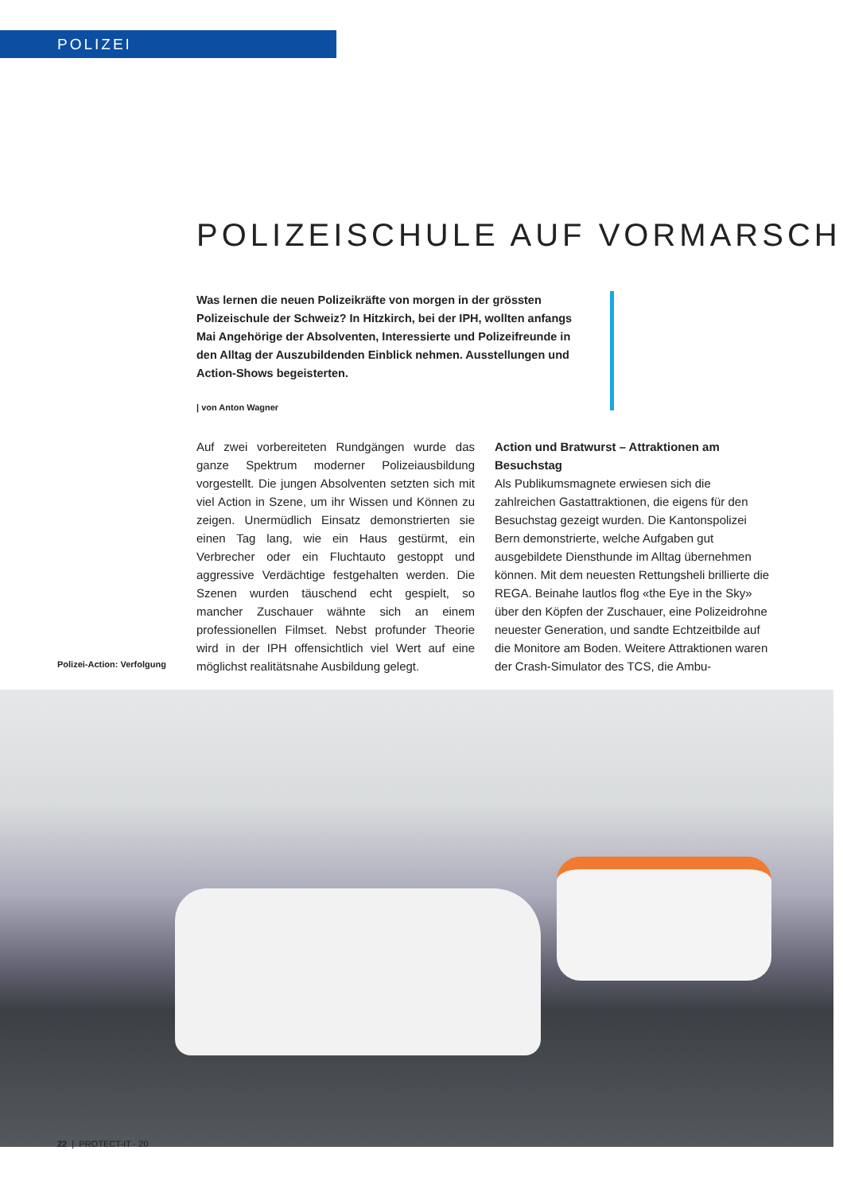POLIZEI
POLIZEISCHULE AUF VORMARSCH
Was lernen die neuen Polizeikräfte von morgen in der grössten Polizeischule der Schweiz? In Hitzkirch, bei der IPH, wollten anfangs Mai Angehörige der Absolventen, Interessierte und Polizeifreunde in den Alltag der Auszubildenden Einblick nehmen. Ausstellungen und Action-Shows begeisterten.
| von Anton Wagner
Polizei-Action: Verfolgung
Auf zwei vorbereiteten Rundgängen wurde das ganze Spektrum moderner Polizeiausbildung vorgestellt. Die jungen Absolventen setzten sich mit viel Action in Szene, um ihr Wissen und Können zu zeigen. Unermüdlich Einsatz demonstrierten sie einen Tag lang, wie ein Haus gestürmt, ein Verbrecher oder ein Fluchtauto gestoppt und aggressive Verdächtige festgehalten werden. Die Szenen wurden täuschend echt gespielt, so mancher Zuschauer wähnte sich an einem professionellen Filmset. Nebst profunder Theorie wird in der IPH offensichtlich viel Wert auf eine möglichst realitätsnahe Ausbildung gelegt.
Action und Bratwurst – Attraktionen am Besuchstag
Als Publikumsmagnete erwiesen sich die zahlreichen Gastattraktionen, die eigens für den Besuchstag gezeigt wurden. Die Kantonspolizei Bern demonstrierte, welche Aufgaben gut ausgebildete Diensthunde im Alltag übernehmen können. Mit dem neuesten Rettungsheli brillierte die REGA. Beinahe lautlos flog «the Eye in the Sky» über den Köpfen der Zuschauer, eine Polizeidrohne neuester Generation, und sandte Echtzeitbilde auf die Monitore am Boden. Weitere Attraktionen waren der Crash-Simulator des TCS, die Ambu-
22 | PROTECT-IT · 20